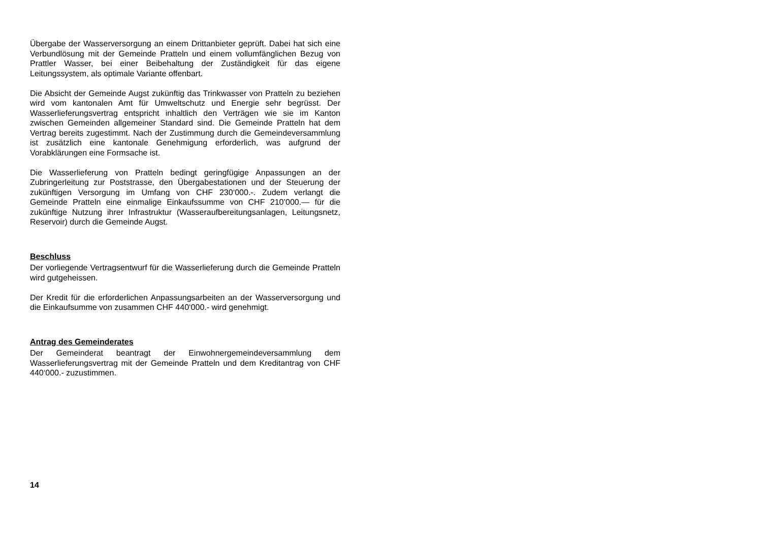Übergabe der Wasserversorgung an einem Drittanbieter geprüft. Dabei hat sich eine Verbundlösung mit der Gemeinde Pratteln und einem vollumfänglichen Bezug von Prattler Wasser, bei einer Beibehaltung der Zuständigkeit für das eigene Leitungssystem, als optimale Variante offenbart.
Die Absicht der Gemeinde Augst zukünftig das Trinkwasser von Pratteln zu beziehen wird vom kantonalen Amt für Umweltschutz und Energie sehr begrüsst. Der Wasserlieferungsvertrag entspricht inhaltlich den Verträgen wie sie im Kanton zwischen Gemeinden allgemeiner Standard sind. Die Gemeinde Pratteln hat dem Vertrag bereits zugestimmt. Nach der Zustimmung durch die Gemeindeversammlung ist zusätzlich eine kantonale Genehmigung erforderlich, was aufgrund der Vorabklärungen eine Formsache ist.
Die Wasserlieferung von Pratteln bedingt geringfügige Anpassungen an der Zubringerleitung zur Poststrasse, den Übergabestationen und der Steuerung der zukünftigen Versorgung im Umfang von CHF 230‘000.-. Zudem verlangt die Gemeinde Pratteln eine einmalige Einkaufssumme von CHF 210’000.— für die zukünftige Nutzung ihrer Infrastruktur (Wasseraufbereitungsanlagen, Leitungsnetz, Reservoir) durch die Gemeinde Augst.
Beschluss
Der vorliegende Vertragsentwurf für die Wasserlieferung durch die Gemeinde Pratteln wird gutgeheissen.
Der Kredit für die erforderlichen Anpassungsarbeiten an der Wasserversorgung und die Einkaufsumme von zusammen CHF 440‘000.- wird genehmigt.
Antrag des Gemeinderates
Der Gemeinderat beantragt der Einwohnergemeindeversammlung dem Wasserlieferungsvertrag mit der Gemeinde Pratteln und dem Kreditantrag von CHF 440‘000.- zuzustimmen.
14